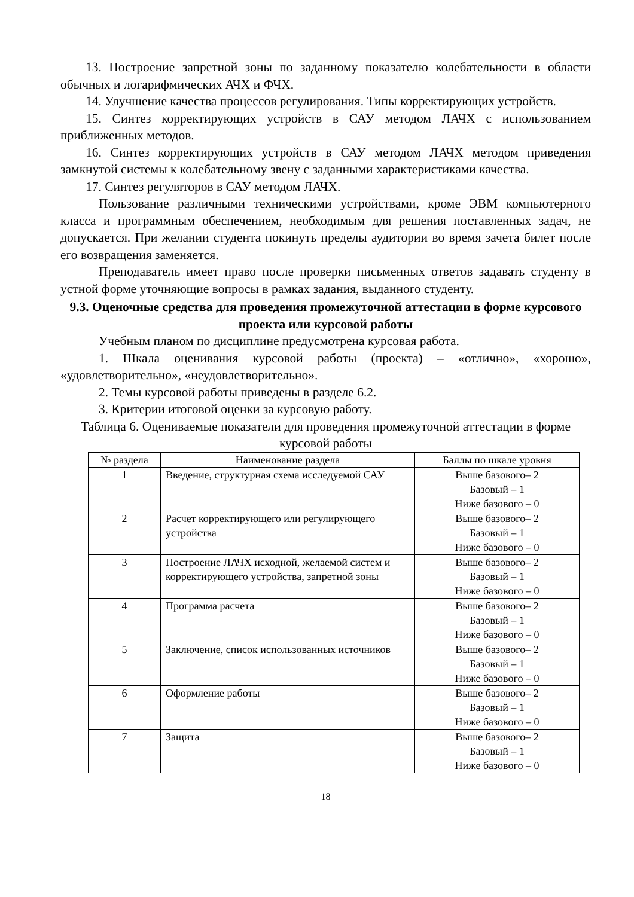13. Построение запретной зоны по заданному показателю колебательности в области обычных и логарифмических АЧХ и ФЧХ.
14. Улучшение качества процессов регулирования. Типы корректирующих устройств.
15. Синтез корректирующих устройств в САУ методом ЛАЧХ с использованием приближенных методов.
16. Синтез корректирующих устройств в САУ методом ЛАЧХ методом приведения замкнутой системы к колебательному звену с заданными характеристиками качества.
17. Синтез регуляторов в САУ методом ЛАЧХ.
Пользование различными техническими устройствами, кроме ЭВМ компьютерного класса и программным обеспечением, необходимым для решения поставленных задач, не допускается. При желании студента покинуть пределы аудитории во время зачета билет после его возвращения заменяется.
Преподаватель имеет право после проверки письменных ответов задавать студенту в устной форме уточняющие вопросы в рамках задания, выданного студенту.
9.3. Оценочные средства для проведения промежуточной аттестации в форме курсового проекта или курсовой работы
Учебным планом по дисциплине предусмотрена курсовая работа.
1. Шкала оценивания курсовой работы (проекта) – «отлично», «хорошо», «удовлетворительно», «неудовлетворительно».
2. Темы курсовой работы приведены в разделе 6.2.
3. Критерии итоговой оценки за курсовую работу.
Таблица 6. Оцениваемые показатели для проведения промежуточной аттестации в форме курсовой работы
| № раздела | Наименование раздела | Баллы по шкале уровня |
| --- | --- | --- |
| 1 | Введение, структурная схема исследуемой САУ | Выше базового– 2 Базовый – 1 Ниже базового – 0 |
| 2 | Расчет корректирующего или регулирующего устройства | Выше базового– 2 Базовый – 1 Ниже базового – 0 |
| 3 | Построение ЛАЧХ исходной, желаемой систем и корректирующего устройства, запретной зоны | Выше базового– 2 Базовый – 1 Ниже базового – 0 |
| 4 | Программа расчета | Выше базового– 2 Базовый – 1 Ниже базового – 0 |
| 5 | Заключение, список использованных источников | Выше базового– 2 Базовый – 1 Ниже базового – 0 |
| 6 | Оформление работы | Выше базового– 2 Базовый – 1 Ниже базового – 0 |
| 7 | Защита | Выше базового– 2 Базовый – 1 Ниже базового – 0 |
18